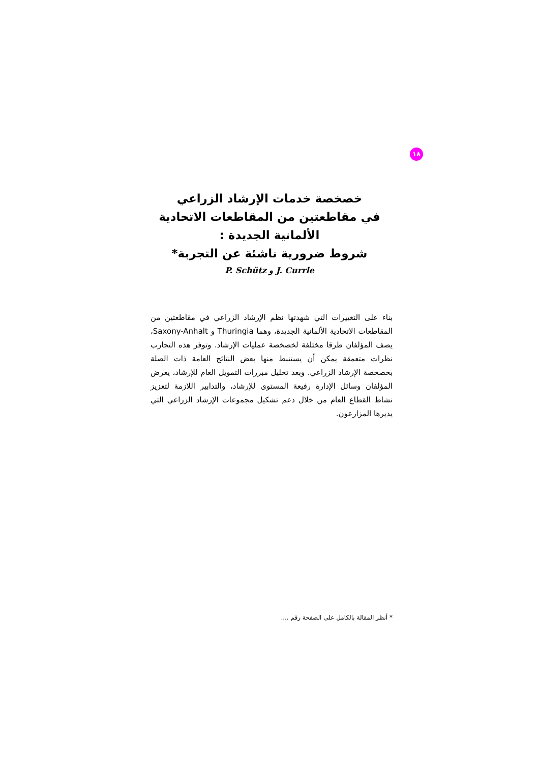١٨
خصخصة خدمات الإرشاد الزراعي
في مقاطعتين من المقاطعات الاتحادية
الألمانية الجديدة :
شروط ضرورية ناشئة عن التجربة*
P. Schütz و J. Currle
بناء على التغييرات التي شهدتها نظم الإرشاد الزراعي في مقاطعتين من المقاطعات الاتحادية الألمانية الجديدة، وهما Thuringia و Saxony-Anhalt، يصف المؤلفان طرقا مختلفة لخصخصة عمليات الإرشاد. وتوفر هذه التجارب نظرات متعمقة يمكن أن يستنبط منها بعض النتائج العامة ذات الصلة بخصخصة الإرشاد الزراعي. وبعد تحليل مبررات التمويل العام للإرشاد، يعرض المؤلفان وسائل الإدارة رفيعة المستوى للإرشاد، والتدابير اللازمة لتعزيز نشاط القطاع العام من خلال دعم تشكيل مجموعات الإرشاد الزراعي التي يديرها المزارعون.
* أنظر المقالة بالكامل على الصفحة رقم ....